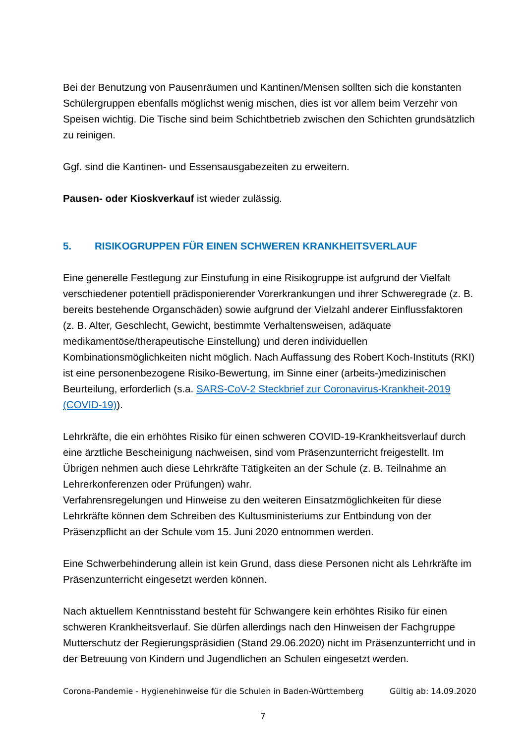Bei der Benutzung von Pausenräumen und Kantinen/Mensen sollten sich die konstanten Schülergruppen ebenfalls möglichst wenig mischen, dies ist vor allem beim Verzehr von Speisen wichtig. Die Tische sind beim Schichtbetrieb zwischen den Schichten grundsätzlich zu reinigen.
Ggf. sind die Kantinen- und Essensausgabezeiten zu erweitern.
Pausen- oder Kioskverkauf ist wieder zulässig.
5. RISIKOGRUPPEN FÜR EINEN SCHWEREN KRANKHEITSVERLAUF
Eine generelle Festlegung zur Einstufung in eine Risikogruppe ist aufgrund der Vielfalt verschiedener potentiell prädisponierender Vorerkrankungen und ihrer Schweregrade (z. B. bereits bestehende Organschäden) sowie aufgrund der Vielzahl anderer Einflussfaktoren (z. B. Alter, Geschlecht, Gewicht, bestimmte Verhaltensweisen, adäquate medikamentöse/therapeutische Einstellung) und deren individuellen Kombinationsmöglichkeiten nicht möglich. Nach Auffassung des Robert Koch-Instituts (RKI) ist eine personenbezogene Risiko-Bewertung, im Sinne einer (arbeits-)medizinischen Beurteilung, erforderlich (s.a. SARS-CoV-2 Steckbrief zur Coronavirus-Krankheit-2019 (COVID-19)).
Lehrkräfte, die ein erhöhtes Risiko für einen schweren COVID-19-Krankheitsverlauf durch eine ärztliche Bescheinigung nachweisen, sind vom Präsenzunterricht freigestellt. Im Übrigen nehmen auch diese Lehrkräfte Tätigkeiten an der Schule (z. B. Teilnahme an Lehrerkonferenzen oder Prüfungen) wahr.
Verfahrensregelungen und Hinweise zu den weiteren Einsatzmöglichkeiten für diese Lehrkräfte können dem Schreiben des Kultusministeriums zur Entbindung von der Präsenzpflicht an der Schule vom 15. Juni 2020 entnommen werden.
Eine Schwerbehinderung allein ist kein Grund, dass diese Personen nicht als Lehrkräfte im Präsenzunterricht eingesetzt werden können.
Nach aktuellem Kenntnisstand besteht für Schwangere kein erhöhtes Risiko für einen schweren Krankheitsverlauf. Sie dürfen allerdings nach den Hinweisen der Fachgruppe Mutterschutz der Regierungspräsidien (Stand 29.06.2020) nicht im Präsenzunterricht und in der Betreuung von Kindern und Jugendlichen an Schulen eingesetzt werden.
Corona-Pandemie - Hygienehinweise für die Schulen in Baden-Württemberg Gültig ab: 14.09.2020
7